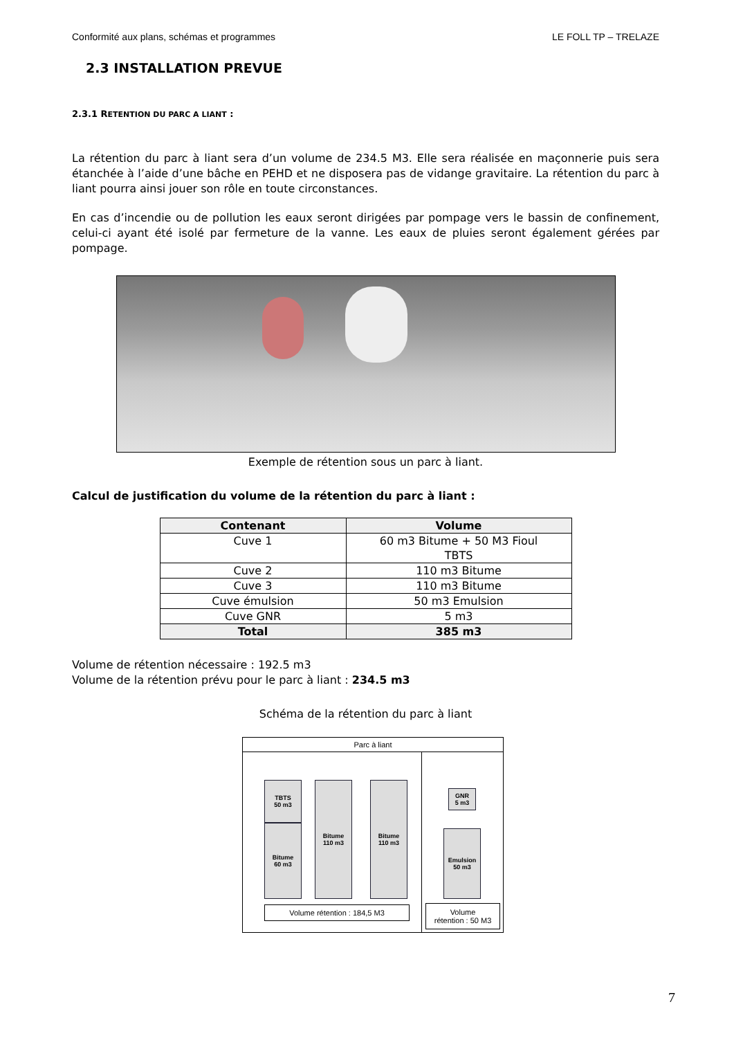Conformité aux plans, schémas et programmes LE FOLL TP – TRELAZE
2.3 INSTALLATION PREVUE
2.3.1 RETENTION DU PARC A LIANT :
La rétention du parc à liant sera d’un volume de 234.5 M3. Elle sera réalisée en maçonnerie puis sera étanchée à l’aide d’une bâche en PEHD et ne disposera pas de vidange gravitaire. La rétention du parc à liant pourra ainsi jouer son rôle en toute circonstances.
En cas d’incendie ou de pollution les eaux seront dirigées par pompage vers le bassin de confinement, celui-ci ayant été isolé par fermeture de la vanne. Les eaux de pluies seront également gérées par pompage.
Exemple de rétention sous un parc à liant.
Calcul de justification du volume de la rétention du parc à liant :
| Contenant | Volume |
| --- | --- |
| Cuve 1 | 60 m3 Bitume + 50 M3 Fioul TBTS |
| Cuve 2 | 110 m3 Bitume |
| Cuve 3 | 110 m3 Bitume |
| Cuve émulsion | 50 m3 Emulsion |
| Cuve GNR | 5 m3 |
| Total | 385 m3 |
Volume de rétention nécessaire : 192.5 m3
Volume de la rétention prévu pour le parc à liant : 234.5 m3
Schéma de la rétention du parc à liant
Parc à liant
TBTS
50 m3
Bitume
60 m3
Bitume
110 m3
Bitume
110 m3
Volume rétention : 184,5 M3
GNR
5 m3
Emulsion
50 m3
Volume
rétention : 50 M3
7